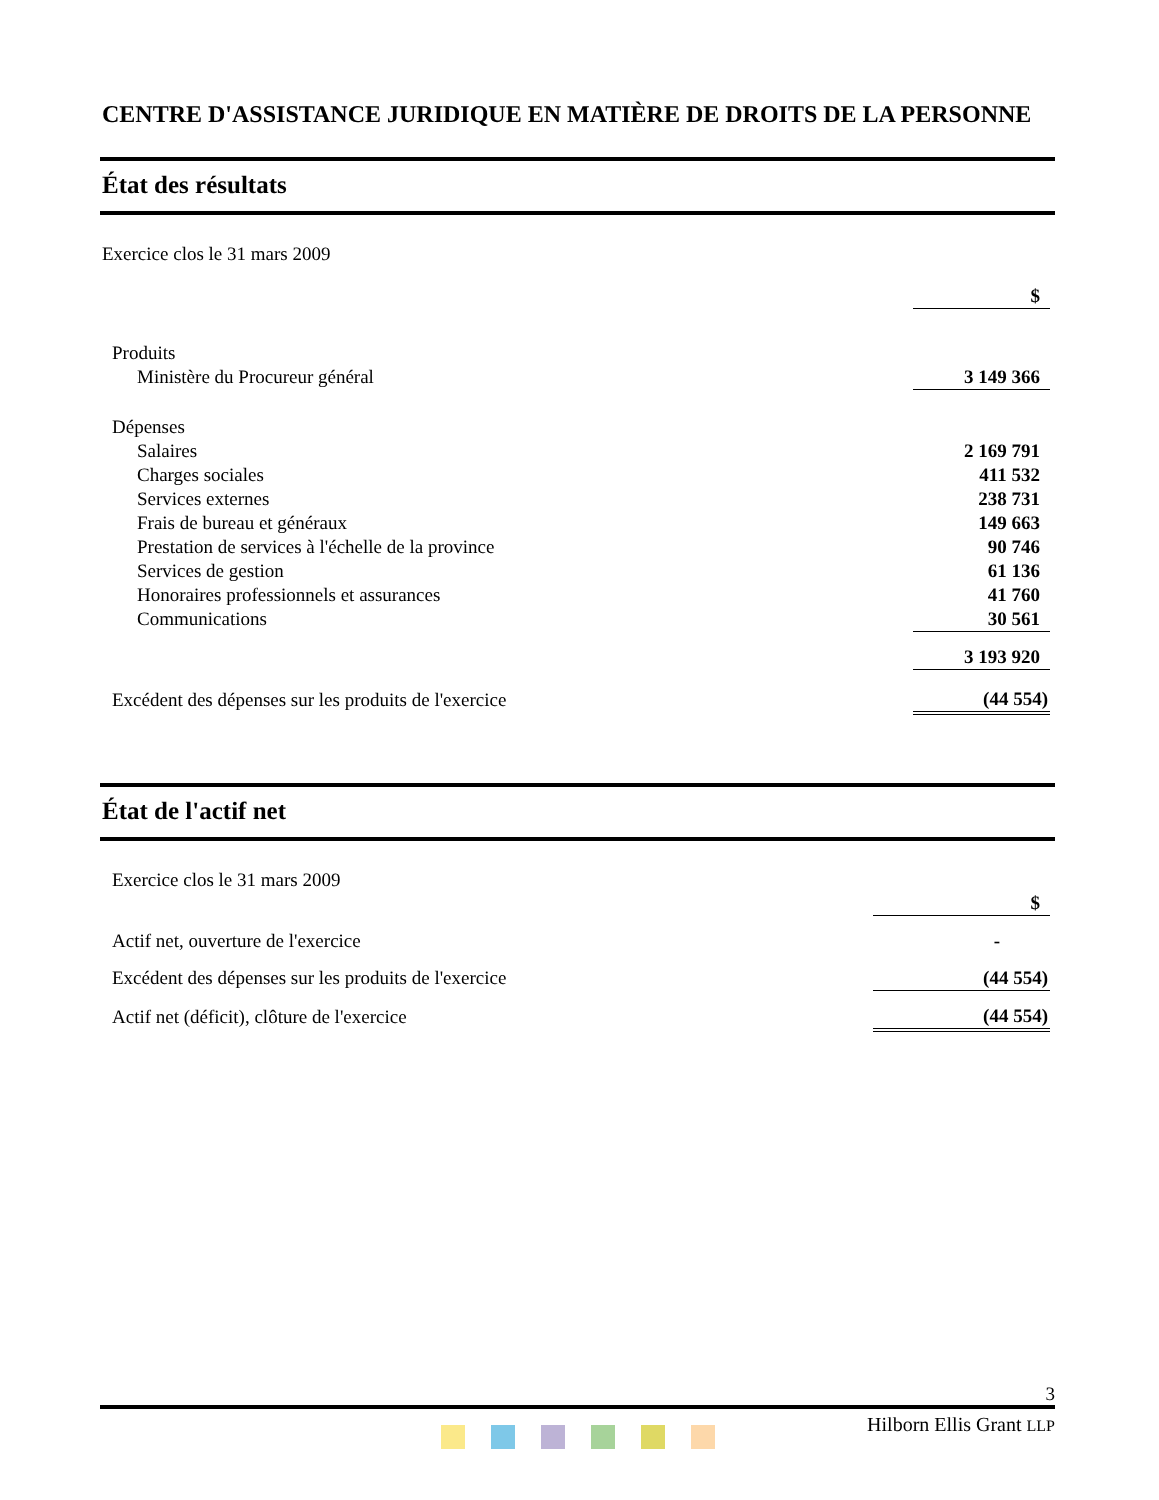CENTRE D'ASSISTANCE JURIDIQUE EN MATIÈRE DE DROITS DE LA PERSONNE
État des résultats
Exercice clos le 31 mars 2009
| | $ |
| Produits | |
| Ministère du Procureur général | 3 149 366 |
| Dépenses | |
| Salaires | 2 169 791 |
| Charges sociales | 411 532 |
| Services externes | 238 731 |
| Frais de bureau et généraux | 149 663 |
| Prestation de services à l'échelle de la province | 90 746 |
| Services de gestion | 61 136 |
| Honoraires professionnels et assurances | 41 760 |
| Communications | 30 561 |
| | 3 193 920 |
| Excédent des dépenses sur les produits de l'exercice | (44 554) |
État de l'actif net
Exercice clos le 31 mars 2009
| | $ |
| Actif net, ouverture de l'exercice | - |
| Excédent des dépenses sur les produits de l'exercice | (44 554) |
| Actif net (déficit), clôture de l'exercice | (44 554) |
3
Hilborn Ellis Grant LLP